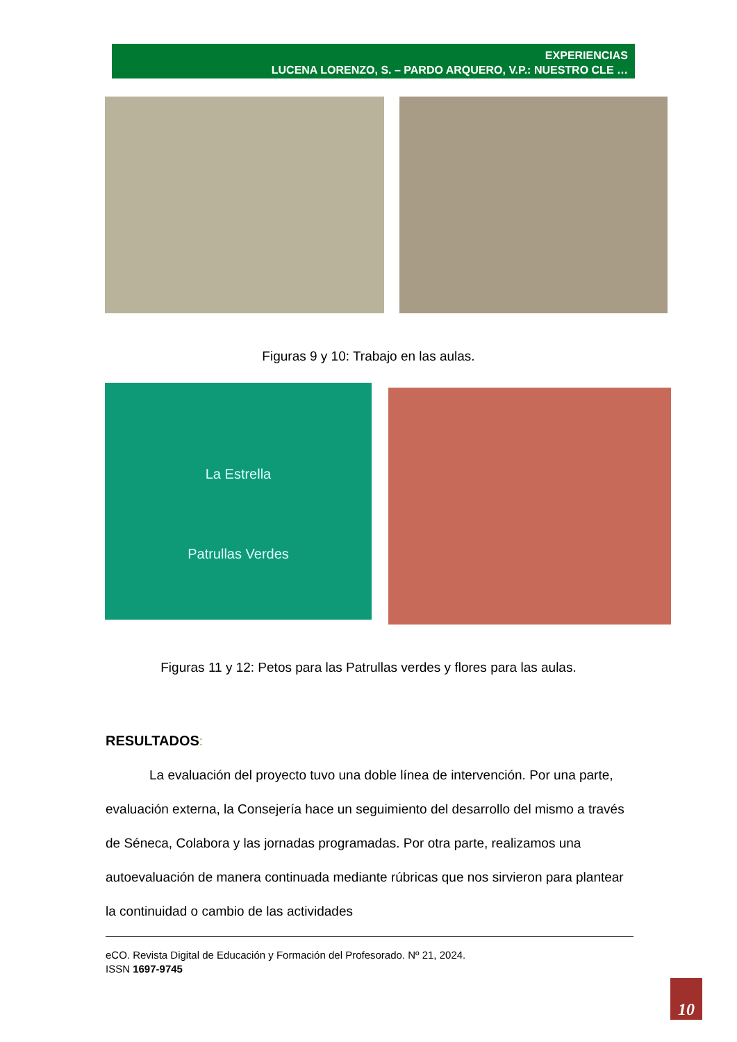EXPERIENCIAS
LUCENA LORENZO, S. – PARDO ARQUERO, V.P.: NUESTRO CLE …
Figuras 9 y 10: Trabajo en las aulas.
La Estrella
Patrullas Verdes
Figuras 11 y 12: Petos para las Patrullas verdes y flores para las aulas.
RESULTADOS:
La evaluación del proyecto tuvo una doble línea de intervención. Por una parte, evaluación externa, la Consejería hace un seguimiento del desarrollo del mismo a través de Séneca, Colabora y las jornadas programadas. Por otra parte, realizamos una autoevaluación de manera continuada mediante rúbricas que nos sirvieron para plantear la continuidad o cambio de las actividades
eCO. Revista Digital de Educación y Formación del Profesorado. Nº 21, 2024.
ISSN 1697-9745
10